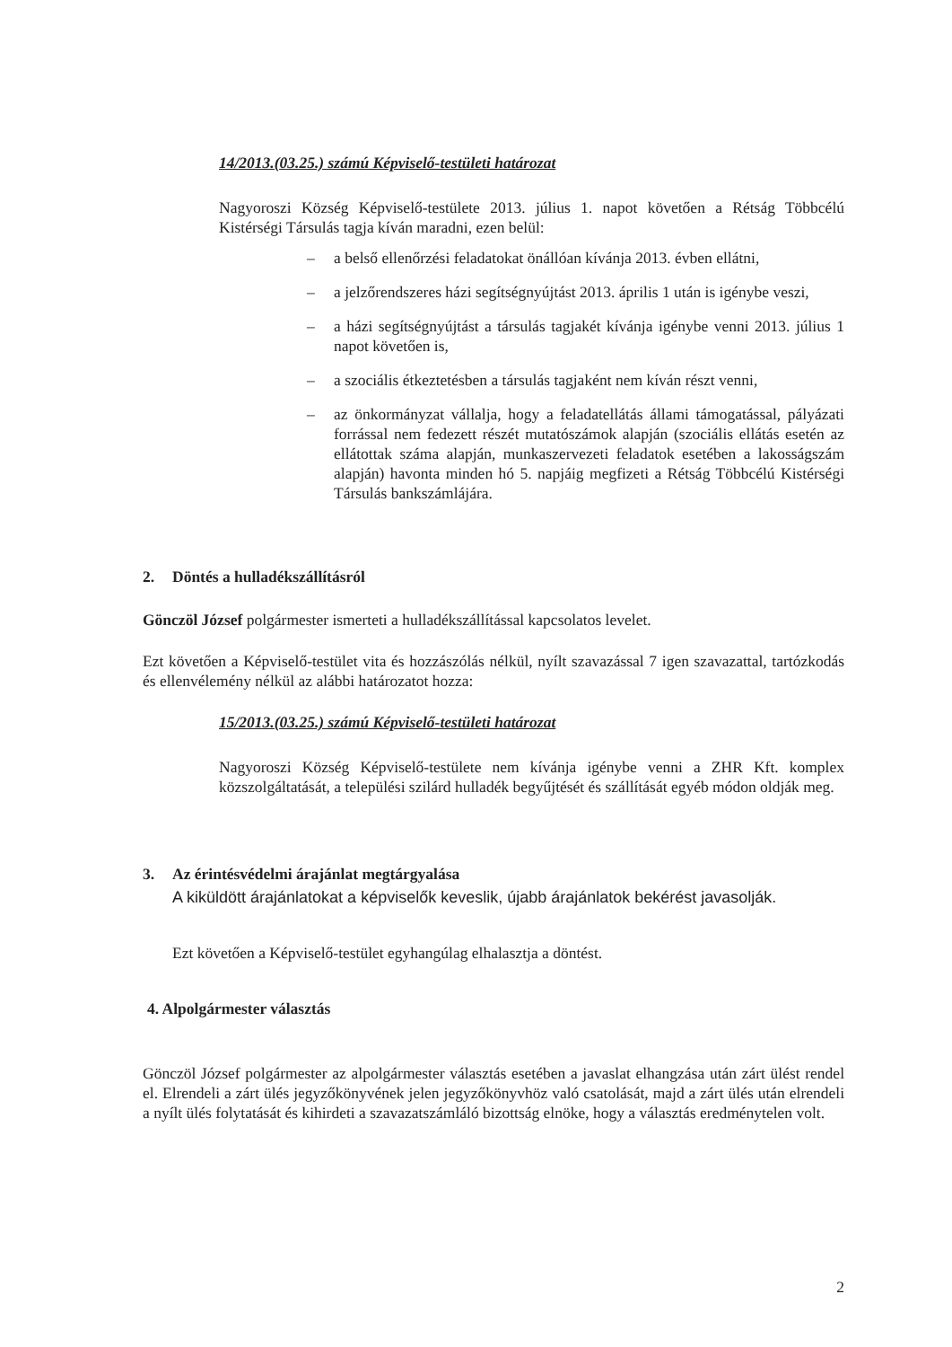14/2013.(03.25.) számú Képviselő-testületi határozat
Nagyoroszi Község Képviselő-testülete 2013. július 1. napot követően a Rétság Többcélú Kistérségi Társulás tagja kíván maradni, ezen belül:
– a belső ellenőrzési feladatokat önállóan kívánja 2013. évben ellátni,
– a jelzőrendszeres házi segítségnyújtást 2013. április 1 után is igénybe veszi,
– a házi segítségnyújtást a társulás tagjakét kívánja igénybe venni 2013. július 1 napot követően is,
– a szociális étkeztetésben a társulás tagjaként nem kíván részt venni,
– az önkormányzat vállalja, hogy a feladatellátás állami támogatással, pályázati forrással nem fedezett részét mutatószámok alapján (szociális ellátás esetén az ellátottak száma alapján, munkaszervezeti feladatok esetében a lakosságszám alapján) havonta minden hó 5. napjáig megfizeti a Rétság Többcélú Kistérségi Társulás bankszámlájára.
2. Döntés a hulladékszállításról
Gönczöl József polgármester ismerteti a hulladékszállítással kapcsolatos levelet.
Ezt követően a Képviselő-testület vita és hozzászólás nélkül, nyílt szavazással 7 igen szavazattal, tartózkodás és ellenvélemény nélkül az alábbi határozatot hozza:
15/2013.(03.25.) számú Képviselő-testületi határozat
Nagyoroszi Község Képviselő-testülete nem kívánja igénybe venni a ZHR Kft. komplex közszolgáltatását, a települési szilárd hulladék begyűjtését és szállítását egyéb módon oldják meg.
3. Az érintésvédelmi árajánlat megtárgyalása
A kiküldött árajánlatokat a képviselők keveslik, újabb árajánlatok bekérést javasolják.
Ezt követően a Képviselő-testület egyhangúlag elhalasztja a döntést.
4. Alpolgármester választás
Gönczöl József polgármester az alpolgármester választás esetében a javaslat elhangzása után zárt ülést rendel el. Elrendeli a zárt ülés jegyzőkönyvének jelen jegyzőkönyvhöz való csatolását, majd a zárt ülés után elrendeli a nyílt ülés folytatását és kihirdeti a szavazatszámláló bizottság elnöke, hogy a választás eredménytelen volt.
2